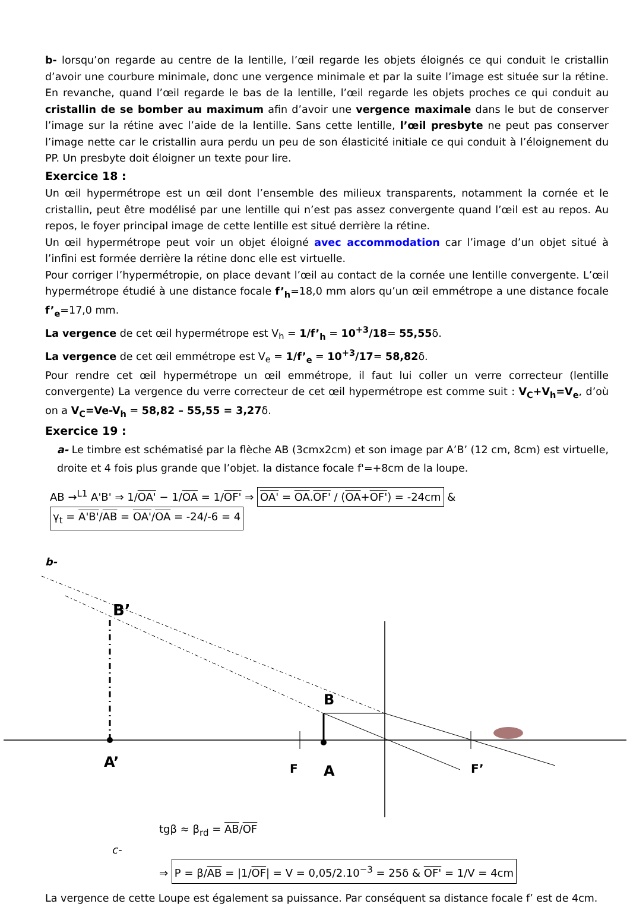b- lorsqu’on regarde au centre de la lentille, l’œil regarde les objets éloignés ce qui conduit le cristallin d’avoir une courbure minimale, donc une vergence minimale et par la suite l’image est située sur la rétine. En revanche, quand l’œil regarde le bas de la lentille, l’œil regarde les objets proches ce qui conduit au cristallin de se bomber au maximum afin d’avoir une vergence maximale dans le but de conserver l’image sur la rétine avec l’aide de la lentille. Sans cette lentille, l’œil presbyte ne peut pas conserver l’image nette car le cristallin aura perdu un peu de son élasticité initiale ce qui conduit à l’éloignement du PP. Un presbyte doit éloigner un texte pour lire.
Exercice 18 :
Un œil hypermétrope est un œil dont l’ensemble des milieux transparents, notamment la cornée et le cristallin, peut être modélisé par une lentille qui n’est pas assez convergente quand l’œil est au repos. Au repos, le foyer principal image de cette lentille est situé derrière la rétine.
Un œil hypermétrope peut voir un objet éloigné avec accommodation car l’image d’un objet situé à l’infini est formée derrière la rétine donc elle est virtuelle.
Pour corriger l’hypermétropie, on place devant l’œil au contact de la cornée une lentille convergente. L’œil hypermétrope étudié à une distance focale f’<sub>h</sub>=18,0 mm alors qu’un œil emmétrope a une distance focale f’<sub>e</sub>=17,0 mm.
La vergence de cet œil hypermétrope est V<sub>h</sub> = 1/f’<sub>h</sub> = 10<sup>+3</sup>/18= 55,55δ.
La vergence de cet œil emmétrope est V<sub>e</sub> = 1/f’<sub>e</sub> = 10<sup>+3</sup>/17= 58,82δ.
Pour rendre cet œil hypermétrope un œil emmétrope, il faut lui coller un verre correcteur (lentille convergente) La vergence du verre correcteur de cet œil hypermétrope est comme suit : V<sub>C</sub>+V<sub>h</sub>=V<sub>e</sub>, d’où on a V<sub>C</sub>=Ve-V<sub>h</sub> = 58,82 – 55,55 = 3,27δ.
Exercice 19 :
a- Le timbre est schématisé par la flèche AB (3cmx2cm) et son image par A’B’ (12 cm, 8cm) est virtuelle, droite et 4 fois plus grande que l’objet. la distance focale f'=+8cm de la loupe.
AB →<sup>L1</sup> A'B' ⇒ 1/OA' − 1/OA = 1/OF' ⇒ OA' = OA.OF' / (OA+OF') = -24cm & γ<sub>t</sub> = A'B'/AB = OA'/OA = -24/-6 = 4
b-
B’
B
A’
F
A
F’
tgβ ≈ β<sub>rd</sub> = AB/OF
c-
⇒ P = β/AB = |1/OF| = V = 0,05/2.10<sup>−3</sup> = 25δ & OF' = 1/V = 4cm
La vergence de cette Loupe est également sa puissance. Par conséquent sa distance focale f’ est de 4cm.